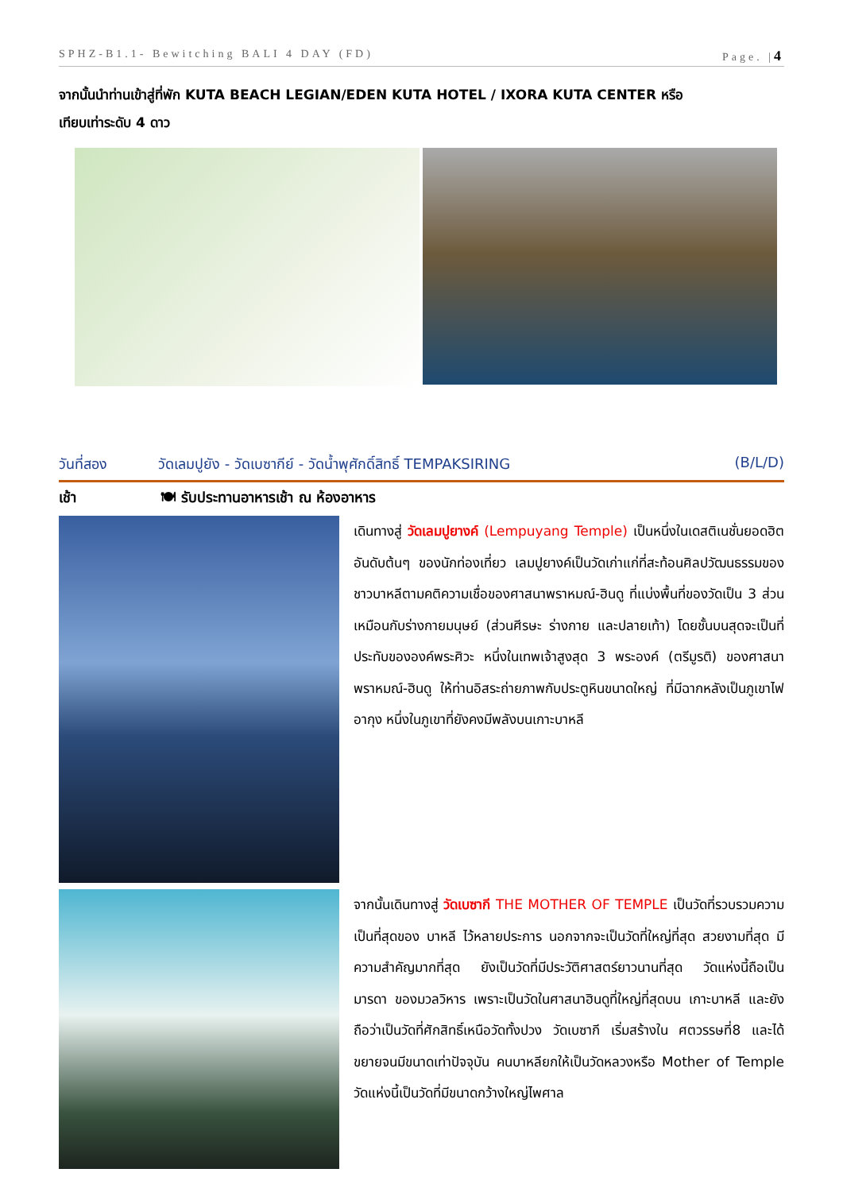SPHZ-B1.1- Bewitching BALI 4 DAY (FD) Page. |4
จากนั้นนำท่านเข้าสู่ที่พัก KUTA BEACH LEGIAN/EDEN KUTA HOTEL / IXORA KUTA CENTER หรือ
เทียบเท่าระดับ 4 ดาว
วันที่สอง วัดเลมปูยัง - วัดเบซากีย์ - วัดน้ำพุศักดิ์สิทธิ์ TEMPAKSIRING (B/L/D)
เช้า 🍽 รับประทานอาหารเช้า ณ ห้องอาหาร
เดินทางสู่ วัดเลมปูยางค์ (Lempuyang Temple) เป็นหนึ่งในเดสติเนชั่นยอดฮิตอันดับต้นๆ ของนักท่องเที่ยว เลมปูยางค์เป็นวัดเก่าแก่ที่สะท้อนศิลปวัฒนธรรมของชาวบาหลีตามคติความเชื่อของศาสนาพราหมณ์-ฮินดู ที่แบ่งพื้นที่ของวัดเป็น 3 ส่วนเหมือนกับร่างกายมนุษย์ (ส่วนศีรษะ ร่างกาย และปลายเท้า) โดยชั้นบนสุดจะเป็นที่ประทับขององค์พระศิวะ หนึ่งในเทพเจ้าสูงสุด 3 พระองค์ (ตรีมูรติ) ของศาสนาพราหมณ์-ฮินดู ให้ท่านอิสระถ่ายภาพกับประตูหินขนาดใหญ่ ที่มีฉากหลังเป็นภูเขาไฟอากุง หนึ่งในภูเขาที่ยังคงมีพลังบนเกาะบาหลี
จากนั้นเดินทางสู่ วัดเบซากี THE MOTHER OF TEMPLE เป็นวัดที่รวบรวมความเป็นที่สุดของ บาหลี ไว้หลายประการ นอกจากจะเป็นวัดที่ใหญ่ที่สุด สวยงามที่สุด มีความสำคัญมากที่สุด ยังเป็นวัดที่มีประวัติศาสตร์ยาวนานที่สุด วัดแห่งนี้ถือเป็นมารดา ของมวลวิหาร เพราะเป็นวัดในศาสนาฮินดูที่ใหญ่ที่สุดบน เกาะบาหลี และยังถือว่าเป็นวัดที่ศักสิทธิ์เหนือวัดทั้งปวง วัดเบซากี เริ่มสร้างใน ศตวรรษที่8 และได้ขยายจนมีขนาดเท่าปัจจุบัน คนบาหลียกให้เป็นวัดหลวงหรือ Mother of Temple วัดแห่งนี้เป็นวัดที่มีขนาดกว้างใหญ่ไพศาล